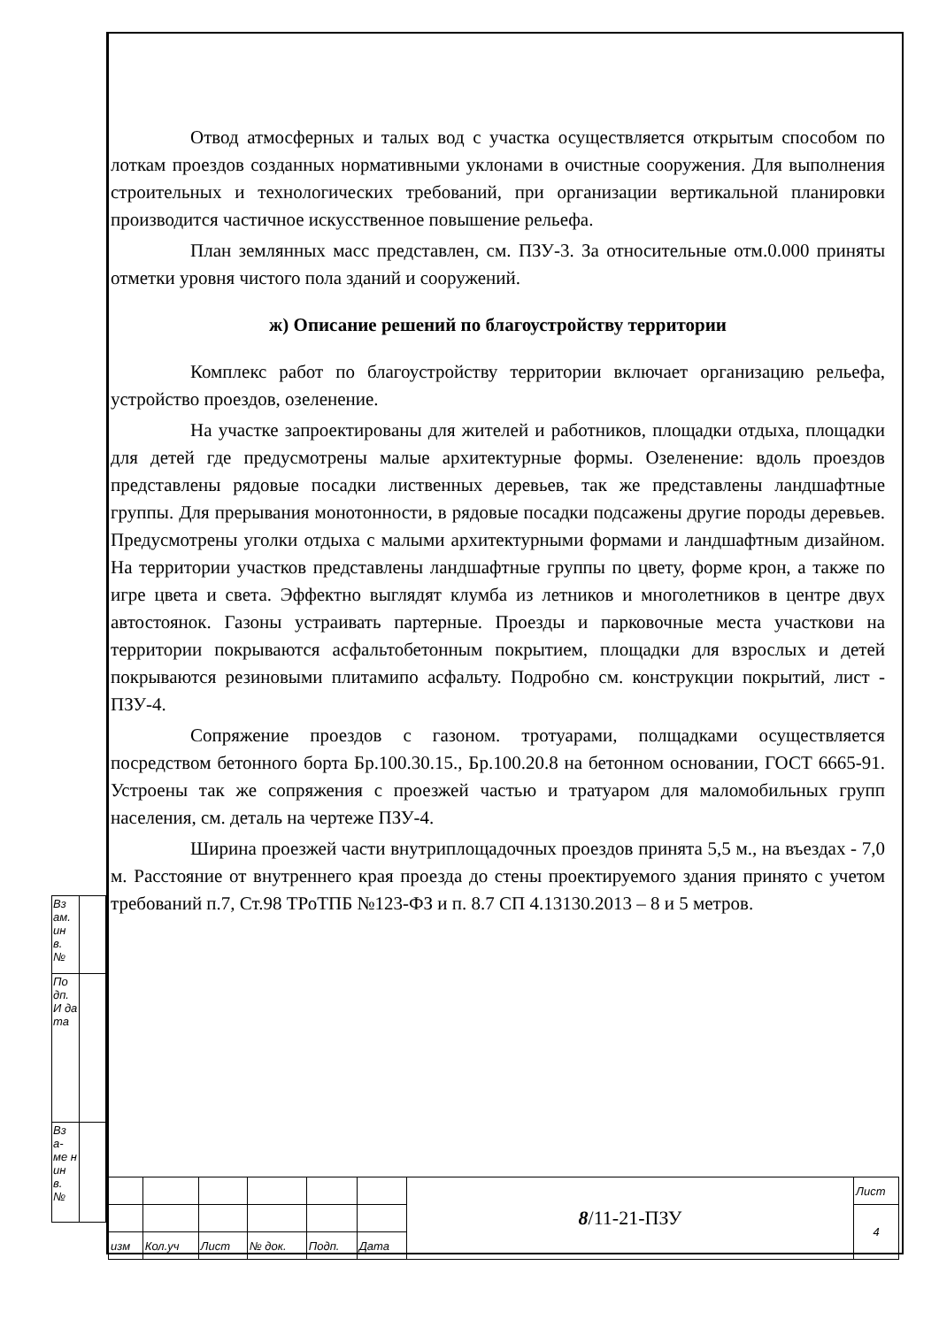Отвод атмосферных и талых вод с участка осуществляется открытым способом по лоткам проездов созданных нормативными уклонами в очистные сооружения. Для выполнения строительных и технологических требований, при организации вертикальной планировки производится частичное искусственное повышение рельефа.
План землянных масс представлен, см. ПЗУ-3. За относительные отм.0.000 приняты отметки уровня чистого пола зданий и сооружений.
ж) Описание решений по благоустройству территории
Комплекс работ по благоустройству территории включает организацию рельефа, устройство проездов, озеленение.
На участке запроектированы для жителей и работников, площадки отдыха, площадки для детей где предусмотрены малые архитектурные формы. Озеленение: вдоль проездов представлены рядовые посадки лиственных деревьев, так же представлены ландшафтные группы. Для прерывания монотонности, в рядовые посадки подсажены другие породы деревьев. Предусмотрены уголки отдыха с малыми архитектурными формами и ландшафтным дизайном. На территории участков представлены ландшафтные группы по цвету, форме крон, а также по игре цвета и света. Эффектно выглядят клумба из летников и многолетников в центре двух автостоянок. Газоны устраивать партерные. Проезды и парковочные места участкови на территории покрываются асфальтобетонным покрытием, площадки для взрослых и детей покрываются резиновыми плитамипо асфальту. Подробно см. конструкции покрытий, лист - ПЗУ-4.
Сопряжение проездов с газоном. тротуарами, полщадками осуществляется посредством бетонного борта Бр.100.30.15., Бр.100.20.8 на бетонном основании, ГОСТ 6665-91. Устроены так же сопряжения с проезжей частью и тратуаром для маломобильных групп населения, см. деталь на чертеже ПЗУ-4.
Ширина проезжей части внутриплощадочных проездов принята 5,5 м., на въездах - 7,0 м. Расстояние от внутреннего края проезда до стены проектируемого здания принято с учетом требований п.7, Ст.98 ТРоТПБ №123-ФЗ и п. 8.7 СП 4.13130.2013 – 8 и 5 метров.
| Вз ам. ин в. № | |
| По дп. И да та | |
| Вз а- ме н ин в. № | |
| | | | | | | 8 /11-21-ПЗУ | Лист |
| | | | | | | | 4 |
| изм | Кол.уч | Лист | № док. | Подп. | Дата | | |